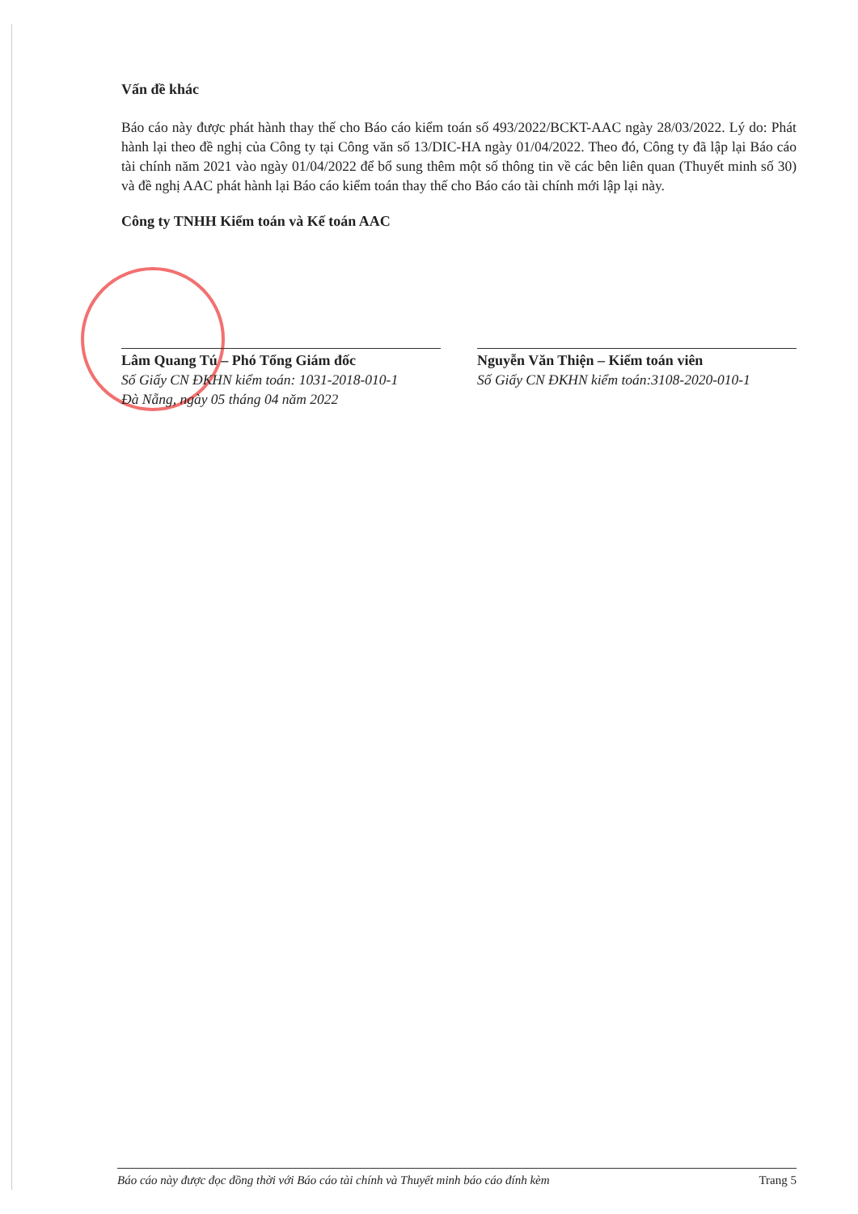Vấn đề khác
Báo cáo này được phát hành thay thế cho Báo cáo kiểm toán số 493/2022/BCKT-AAC ngày 28/03/2022. Lý do: Phát hành lại theo đề nghị của Công ty tại Công văn số 13/DIC-HA ngày 01/04/2022. Theo đó, Công ty đã lập lại Báo cáo tài chính năm 2021 vào ngày 01/04/2022 để bổ sung thêm một số thông tin về các bên liên quan (Thuyết minh số 30) và đề nghị AAC phát hành lại Báo cáo kiểm toán thay thế cho Báo cáo tài chính mới lập lại này.
Công ty TNHH Kiểm toán và Kế toán AAC
Lâm Quang Tú – Phó Tổng Giám đốc
Số Giấy CN ĐKHN kiểm toán: 1031-2018-010-1
Đà Nẵng, ngày 05 tháng 04 năm 2022
Nguyễn Văn Thiện – Kiểm toán viên
Số Giấy CN ĐKHN kiểm toán:3108-2020-010-1
Báo cáo này được đọc đồng thời với Báo cáo tài chính và Thuyết minh báo cáo đính kèm Trang 5